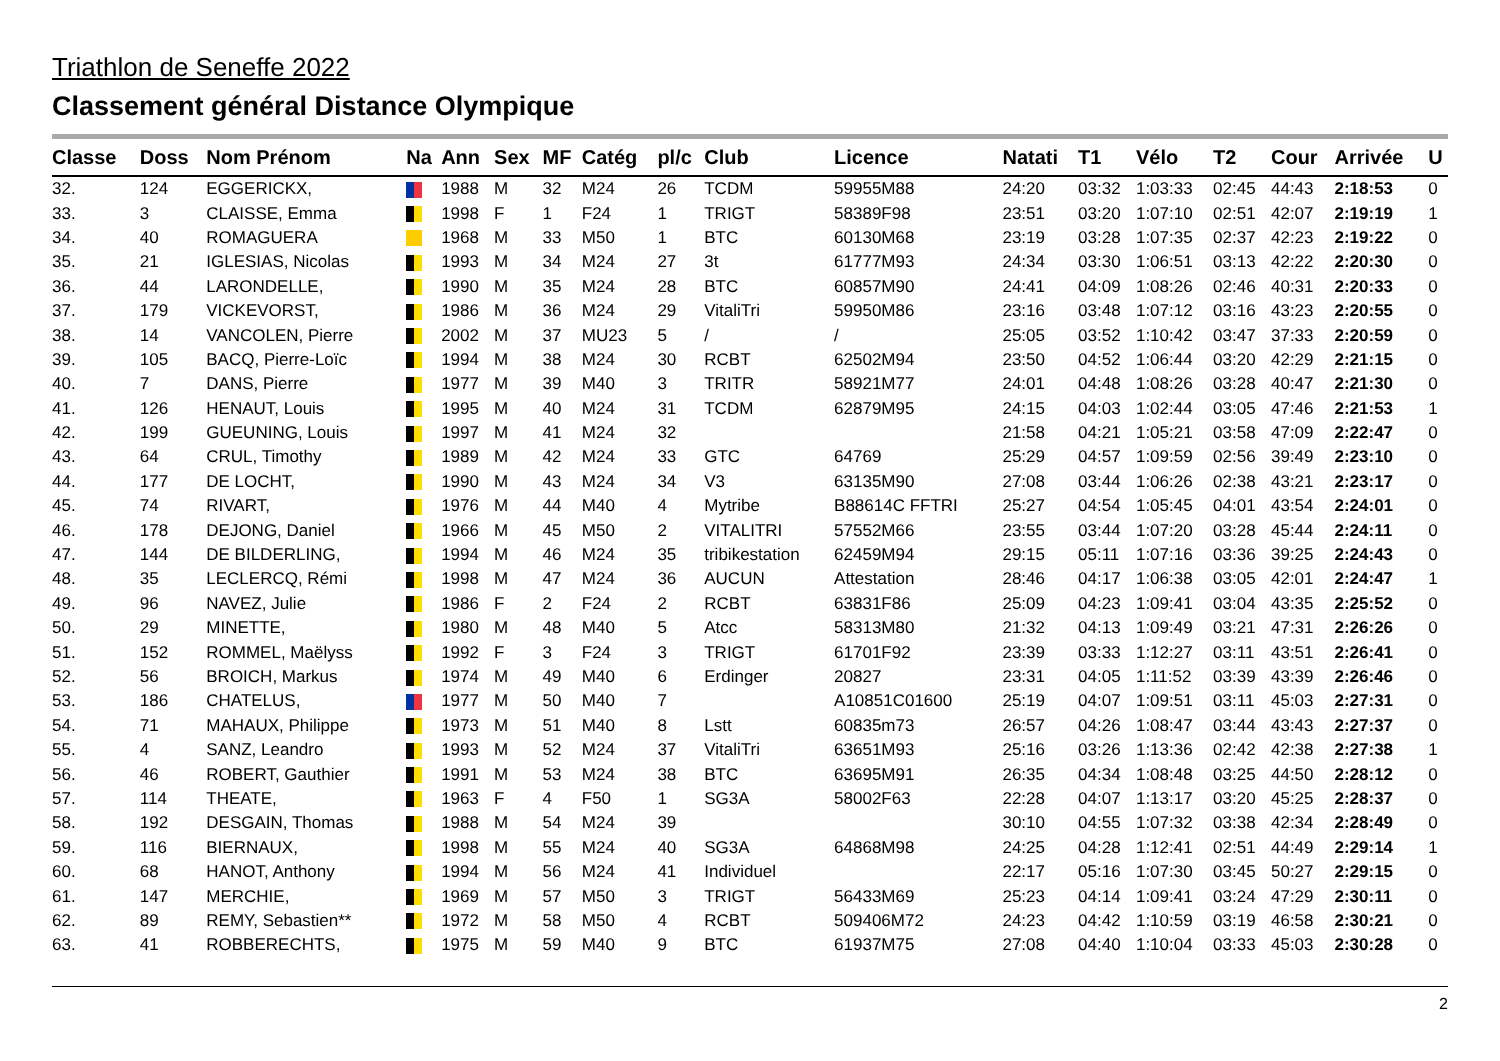Triathlon de Seneffe 2022
Classement général Distance Olympique
| Classe | Doss | Nom Prénom | Na | Ann | Sex | MF | Catég | pl/c | Club | Licence | Natati | T1 | Vélo | T2 | Cour | Arrivée | U |
| --- | --- | --- | --- | --- | --- | --- | --- | --- | --- | --- | --- | --- | --- | --- | --- | --- | --- |
| 32. | 124 | EGGERICKX, | | 1988 | M | 32 | M24 | 26 | TCDM | 59955M88 | 24:20 | 03:32 | 1:03:33 | 02:45 | 44:43 | 2:18:53 | 0 |
| 33. | 3 | CLAISSE, Emma | | 1998 | F | 1 | F24 | 1 | TRIGT | 58389F98 | 23:51 | 03:20 | 1:07:10 | 02:51 | 42:07 | 2:19:19 | 1 |
| 34. | 40 | ROMAGUERA | | 1968 | M | 33 | M50 | 1 | BTC | 60130M68 | 23:19 | 03:28 | 1:07:35 | 02:37 | 42:23 | 2:19:22 | 0 |
| 35. | 21 | IGLESIAS, Nicolas | | 1993 | M | 34 | M24 | 27 | 3t | 61777M93 | 24:34 | 03:30 | 1:06:51 | 03:13 | 42:22 | 2:20:30 | 0 |
| 36. | 44 | LARONDELLE, | | 1990 | M | 35 | M24 | 28 | BTC | 60857M90 | 24:41 | 04:09 | 1:08:26 | 02:46 | 40:31 | 2:20:33 | 0 |
| 37. | 179 | VICKEVORST, | | 1986 | M | 36 | M24 | 29 | VitaliTri | 59950M86 | 23:16 | 03:48 | 1:07:12 | 03:16 | 43:23 | 2:20:55 | 0 |
| 38. | 14 | VANCOLEN, Pierre | | 2002 | M | 37 | MU23 | 5 | / | / | 25:05 | 03:52 | 1:10:42 | 03:47 | 37:33 | 2:20:59 | 0 |
| 39. | 105 | BACQ, Pierre-Loïc | | 1994 | M | 38 | M24 | 30 | RCBT | 62502M94 | 23:50 | 04:52 | 1:06:44 | 03:20 | 42:29 | 2:21:15 | 0 |
| 40. | 7 | DANS, Pierre | | 1977 | M | 39 | M40 | 3 | TRITR | 58921M77 | 24:01 | 04:48 | 1:08:26 | 03:28 | 40:47 | 2:21:30 | 0 |
| 41. | 126 | HENAUT, Louis | | 1995 | M | 40 | M24 | 31 | TCDM | 62879M95 | 24:15 | 04:03 | 1:02:44 | 03:05 | 47:46 | 2:21:53 | 1 |
| 42. | 199 | GUEUNING, Louis | | 1997 | M | 41 | M24 | 32 | | | 21:58 | 04:21 | 1:05:21 | 03:58 | 47:09 | 2:22:47 | 0 |
| 43. | 64 | CRUL, Timothy | | 1989 | M | 42 | M24 | 33 | GTC | 64769 | 25:29 | 04:57 | 1:09:59 | 02:56 | 39:49 | 2:23:10 | 0 |
| 44. | 177 | DE LOCHT, | | 1990 | M | 43 | M24 | 34 | V3 | 63135M90 | 27:08 | 03:44 | 1:06:26 | 02:38 | 43:21 | 2:23:17 | 0 |
| 45. | 74 | RIVART, | | 1976 | M | 44 | M40 | 4 | Mytribe | B88614C FFTRI | 25:27 | 04:54 | 1:05:45 | 04:01 | 43:54 | 2:24:01 | 0 |
| 46. | 178 | DEJONG, Daniel | | 1966 | M | 45 | M50 | 2 | VITALITRI | 57552M66 | 23:55 | 03:44 | 1:07:20 | 03:28 | 45:44 | 2:24:11 | 0 |
| 47. | 144 | DE BILDERLING, | | 1994 | M | 46 | M24 | 35 | tribikestation | 62459M94 | 29:15 | 05:11 | 1:07:16 | 03:36 | 39:25 | 2:24:43 | 0 |
| 48. | 35 | LECLERCQ, Rémi | | 1998 | M | 47 | M24 | 36 | AUCUN | Attestation | 28:46 | 04:17 | 1:06:38 | 03:05 | 42:01 | 2:24:47 | 1 |
| 49. | 96 | NAVEZ, Julie | | 1986 | F | 2 | F24 | 2 | RCBT | 63831F86 | 25:09 | 04:23 | 1:09:41 | 03:04 | 43:35 | 2:25:52 | 0 |
| 50. | 29 | MINETTE, | | 1980 | M | 48 | M40 | 5 | Atcc | 58313M80 | 21:32 | 04:13 | 1:09:49 | 03:21 | 47:31 | 2:26:26 | 0 |
| 51. | 152 | ROMMEL, Maëlyss | | 1992 | F | 3 | F24 | 3 | TRIGT | 61701F92 | 23:39 | 03:33 | 1:12:27 | 03:11 | 43:51 | 2:26:41 | 0 |
| 52. | 56 | BROICH, Markus | | 1974 | M | 49 | M40 | 6 | Erdinger | 20827 | 23:31 | 04:05 | 1:11:52 | 03:39 | 43:39 | 2:26:46 | 0 |
| 53. | 186 | CHATELUS, | | 1977 | M | 50 | M40 | 7 | | A10851C01600 | 25:19 | 04:07 | 1:09:51 | 03:11 | 45:03 | 2:27:31 | 0 |
| 54. | 71 | MAHAUX, Philippe | | 1973 | M | 51 | M40 | 8 | Lstt | 60835m73 | 26:57 | 04:26 | 1:08:47 | 03:44 | 43:43 | 2:27:37 | 0 |
| 55. | 4 | SANZ, Leandro | | 1993 | M | 52 | M24 | 37 | VitaliTri | 63651M93 | 25:16 | 03:26 | 1:13:36 | 02:42 | 42:38 | 2:27:38 | 1 |
| 56. | 46 | ROBERT, Gauthier | | 1991 | M | 53 | M24 | 38 | BTC | 63695M91 | 26:35 | 04:34 | 1:08:48 | 03:25 | 44:50 | 2:28:12 | 0 |
| 57. | 114 | THEATE, | | 1963 | F | 4 | F50 | 1 | SG3A | 58002F63 | 22:28 | 04:07 | 1:13:17 | 03:20 | 45:25 | 2:28:37 | 0 |
| 58. | 192 | DESGAIN, Thomas | | 1988 | M | 54 | M24 | 39 | | | 30:10 | 04:55 | 1:07:32 | 03:38 | 42:34 | 2:28:49 | 0 |
| 59. | 116 | BIERNAUX, | | 1998 | M | 55 | M24 | 40 | SG3A | 64868M98 | 24:25 | 04:28 | 1:12:41 | 02:51 | 44:49 | 2:29:14 | 1 |
| 60. | 68 | HANOT, Anthony | | 1994 | M | 56 | M24 | 41 | Individuel | | 22:17 | 05:16 | 1:07:30 | 03:45 | 50:27 | 2:29:15 | 0 |
| 61. | 147 | MERCHIE, | | 1969 | M | 57 | M50 | 3 | TRIGT | 56433M69 | 25:23 | 04:14 | 1:09:41 | 03:24 | 47:29 | 2:30:11 | 0 |
| 62. | 89 | REMY, Sebastien** | | 1972 | M | 58 | M50 | 4 | RCBT | 509406M72 | 24:23 | 04:42 | 1:10:59 | 03:19 | 46:58 | 2:30:21 | 0 |
| 63. | 41 | ROBBERECHTS, | | 1975 | M | 59 | M40 | 9 | BTC | 61937M75 | 27:08 | 04:40 | 1:10:04 | 03:33 | 45:03 | 2:30:28 | 0 |
2